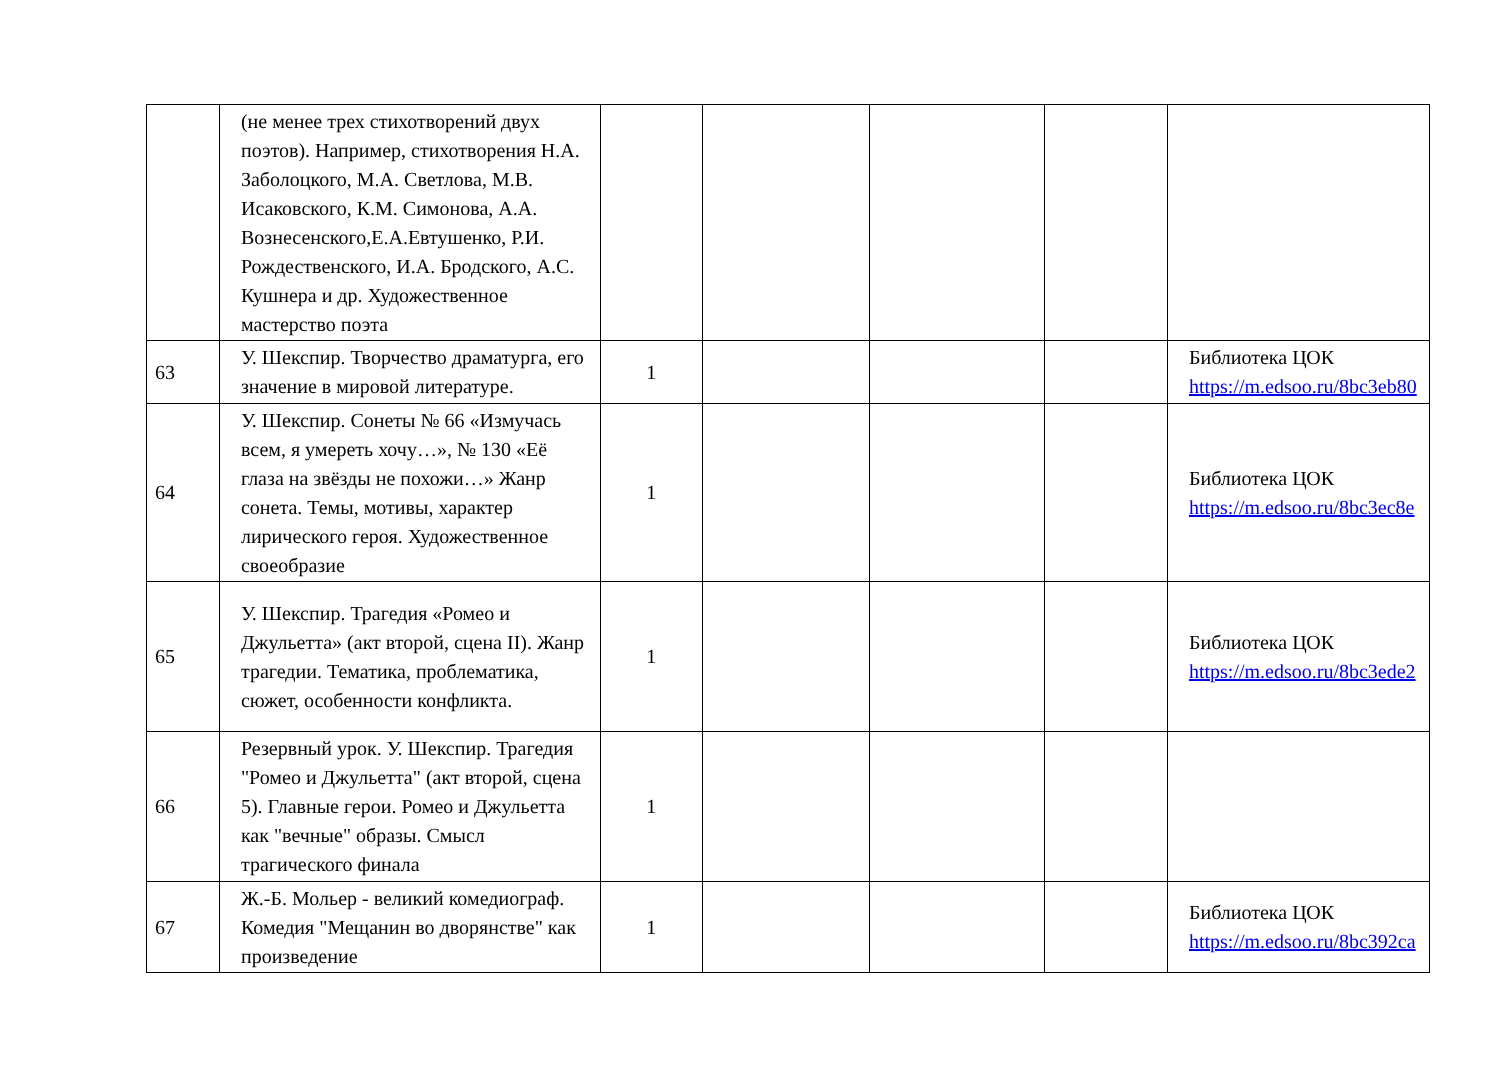| | (не менее трех стихотворений двух поэтов). Например, стихотворения Н.А. Заболоцкого, М.А. Светлова, М.В. Исаковского, К.М. Симонова, А.А. Вознесенского,Е.А.Евтушенко, Р.И. Рождественского, И.А. Бродского, А.С. Кушнера и др. Художественное мастерство поэта | | | | | |
| 63 | У. Шекспир. Творчество драматурга, его значение в мировой литературе. | 1 | | | | Библиотека ЦОК https://m.edsoo.ru/8bc3eb80 |
| 64 | У. Шекспир. Сонеты № 66 «Измучась всем, я умереть хочу…», № 130 «Её глаза на звёзды не похожи…» Жанр сонета. Темы, мотивы, характер лирического героя. Художественное своеобразие | 1 | | | | Библиотека ЦОК https://m.edsoo.ru/8bc3ec8e |
| 65 | У. Шекспир. Трагедия «Ромео и Джульетта» (акт второй, сцена II). Жанр трагедии. Тематика, проблематика, сюжет, особенности конфликта. | 1 | | | | Библиотека ЦОК https://m.edsoo.ru/8bc3ede2 |
| 66 | Резервный урок. У. Шекспир. Трагедия "Ромео и Джульетта" (акт второй, сцена 5). Главные герои. Ромео и Джульетта как "вечные" образы. Смысл трагического финала | 1 | | | | |
| 67 | Ж.-Б. Мольер - великий комедиограф. Комедия "Мещанин во дворянстве" как произведение | 1 | | | | Библиотека ЦОК https://m.edsoo.ru/8bc392ca |